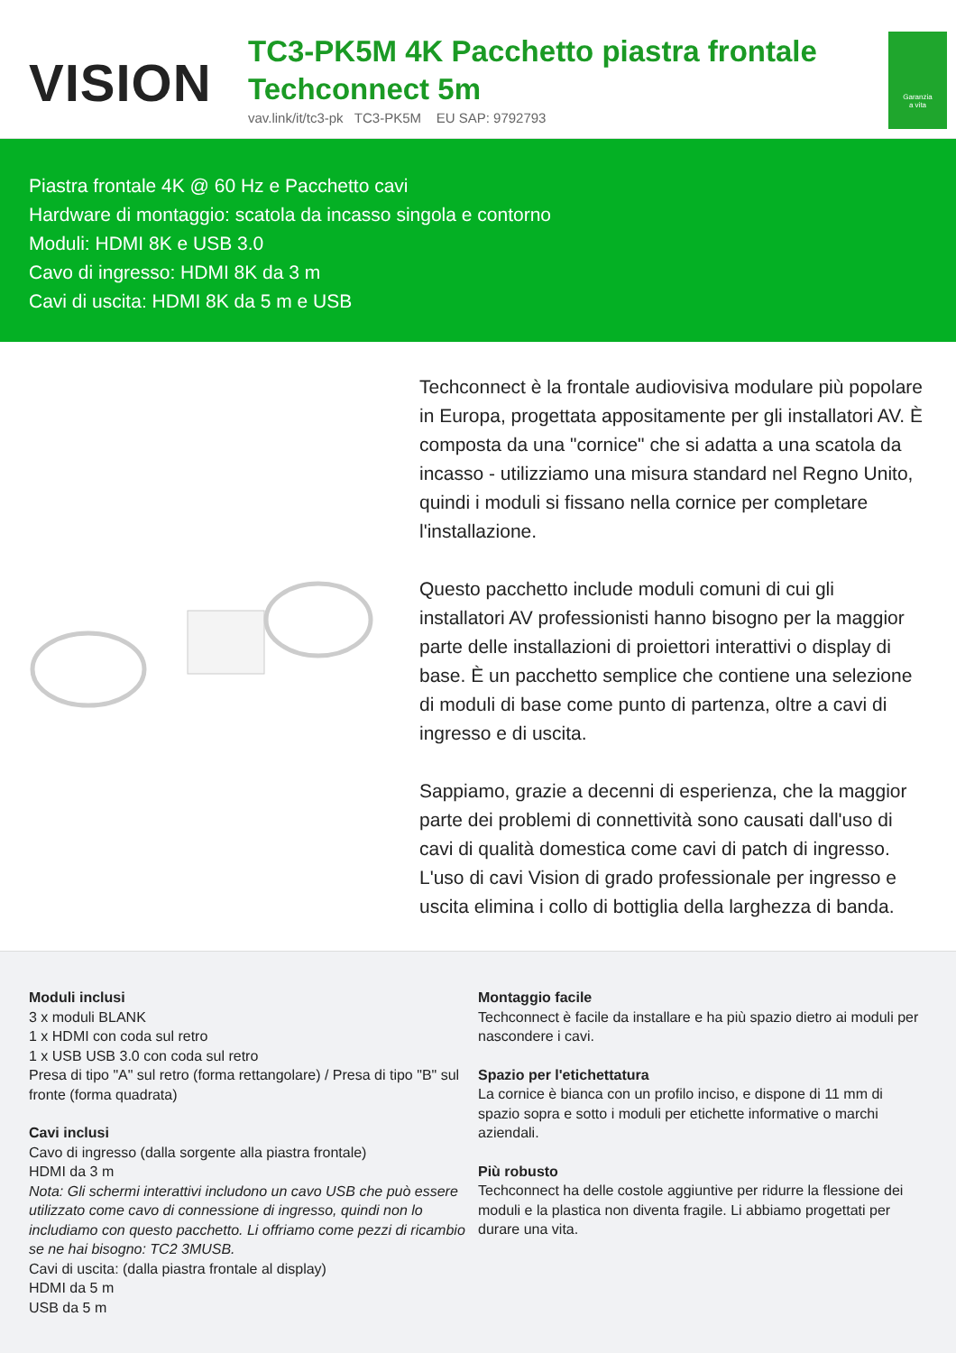VISION
TC3-PK5M 4K Pacchetto piastra frontale Techconnect 5m
vav.link/it/tc3-pk TC3-PK5M EU SAP: 9792793
Garanzia
a vita
Piastra frontale 4K @ 60 Hz e Pacchetto cavi
Hardware di montaggio: scatola da incasso singola e contorno
Moduli: HDMI 8K e USB 3.0
Cavo di ingresso: HDMI 8K da 3 m
Cavi di uscita: HDMI 8K da 5 m e USB
Techconnect è la frontale audiovisiva modulare più popolare in Europa, progettata appositamente per gli installatori AV. È composta da una "cornice" che si adatta a una scatola da incasso - utilizziamo una misura standard nel Regno Unito, quindi i moduli si fissano nella cornice per completare l'installazione.
Questo pacchetto include moduli comuni di cui gli installatori AV professionisti hanno bisogno per la maggior parte delle installazioni di proiettori interattivi o display di base. È un pacchetto semplice che contiene una selezione di moduli di base come punto di partenza, oltre a cavi di ingresso e di uscita.
Sappiamo, grazie a decenni di esperienza, che la maggior parte dei problemi di connettività sono causati dall'uso di cavi di qualità domestica come cavi di patch di ingresso. L'uso di cavi Vision di grado professionale per ingresso e uscita elimina i collo di bottiglia della larghezza di banda.
Moduli inclusi
3 x moduli BLANK
1 x HDMI con coda sul retro
1 x USB USB 3.0 con coda sul retro
Presa di tipo "A" sul retro (forma rettangolare) / Presa di tipo "B" sul fronte (forma quadrata)
Cavi inclusi
Cavo di ingresso (dalla sorgente alla piastra frontale)
HDMI da 3 m
Nota: Gli schermi interattivi includono un cavo USB che può essere utilizzato come cavo di connessione di ingresso, quindi non lo includiamo con questo pacchetto. Li offriamo come pezzi di ricambio se ne hai bisogno: TC2 3MUSB.
Cavi di uscita: (dalla piastra frontale al display)
HDMI da 5 m
USB da 5 m
Montaggio facile
Techconnect è facile da installare e ha più spazio dietro ai moduli per nascondere i cavi.
Spazio per l'etichettatura
La cornice è bianca con un profilo inciso, e dispone di 11 mm di spazio sopra e sotto i moduli per etichette informative o marchi aziendali.
Più robusto
Techconnect ha delle costole aggiuntive per ridurre la flessione dei moduli e la plastica non diventa fragile. Li abbiamo progettati per durare una vita.